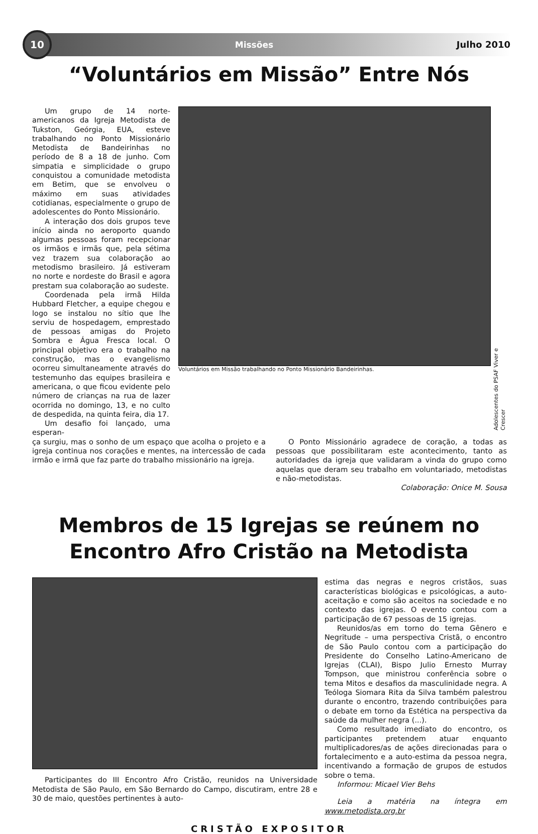10
Missões Julho 2010
“Voluntários em Missão” Entre Nós
Um grupo de 14 norte-americanos da Igreja Metodista de Tukston, Geórgia, EUA, esteve trabalhando no Ponto Missionário Metodista de Bandeirinhas no período de 8 a 18 de junho. Com simpatia e simplicidade o grupo conquistou a comunidade metodista em Betim, que se envolveu o máximo em suas atividades cotidianas, especialmente o grupo de adolescentes do Ponto Missionário.
A interação dos dois grupos teve início ainda no aeroporto quando algumas pessoas foram recepcionar os irmãos e irmãs que, pela sétima vez trazem sua colaboração ao metodismo brasileiro. Já estiveram no norte e nordeste do Brasil e agora prestam sua colaboração ao sudeste.
Coordenada pela irmã Hilda Hubbard Fletcher, a equipe chegou e logo se instalou no sítio que lhe serviu de hospedagem, emprestado de pessoas amigas do Projeto Sombra e Água Fresca local. O principal objetivo era o trabalho na construção, mas o evangelismo ocorreu simultaneamente através do testemunho das equipes brasileira e americana, o que ficou evidente pelo número de crianças na rua de lazer ocorrida no domingo, 13, e no culto de despedida, na quinta feira, dia 17.
Um desafio foi lançado, uma esperan-
Voluntários em Missão trabalhando no Ponto Missionário Bandeirinhas.
Adolescentes do PSAF Viver e Crescer
ça surgiu, mas o sonho de um espaço que acolha o projeto e a igreja continua nos corações e mentes, na intercessão de cada irmão e irmã que faz parte do trabalho missionário na igreja.
O Ponto Missionário agradece de coração, a todas as pessoas que possibilitaram este acontecimento, tanto as autoridades da igreja que validaram a vinda do grupo como aquelas que deram seu trabalho em voluntariado, metodistas e não-metodistas.
Colaboração: Onice M. Sousa
Membros de 15 Igrejas se reúnem no
Encontro Afro Cristão na Metodista
Participantes do III Encontro Afro Cristão, reunidos na Universidade Metodista de São Paulo, em São Bernardo do Campo, discutiram, entre 28 e 30 de maio, questões pertinentes à auto-
estima das negras e negros cristãos, suas características biológicas e psicológicas, a auto-aceitação e como são aceitos na sociedade e no contexto das igrejas. O evento contou com a participação de 67 pessoas de 15 igrejas.
Reunidos/as em torno do tema Gênero e Negritude – uma perspectiva Cristã, o encontro de São Paulo contou com a participação do Presidente do Conselho Latino-Americano de Igrejas (CLAI), Bispo Julio Ernesto Murray Tompson, que ministrou conferência sobre o tema Mitos e desafios da masculinidade negra. A Teóloga Siomara Rita da Silva também palestrou durante o encontro, trazendo contribuições para o debate em torno da Estética na perspectiva da saúde da mulher negra (...).
Como resultado imediato do encontro, os participantes pretendem atuar enquanto multiplicadores/as de ações direcionadas para o fortalecimento e a auto-estima da pessoa negra, incentivando a formação de grupos de estudos sobre o tema.
Informou: Micael Vier Behs
Leia a matéria na íntegra em www.metodista.org.br
CRISTÃO EXPOSITOR